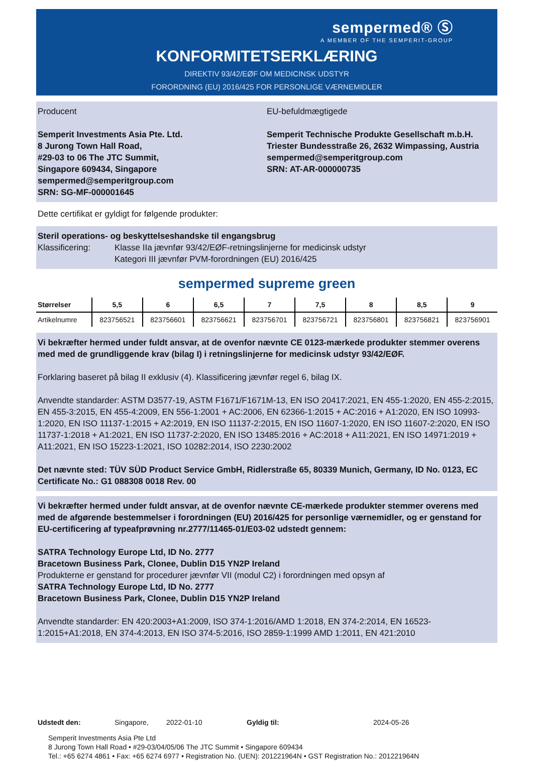sempermed® Ⓢ
A MEMBER OF THE SEMPERIT-GROUP
KONFORMITETSERKLÆRING
DIREKTIV 93/42/EØF OM MEDICINSK UDSTYR
FORORDNING (EU) 2016/425 FOR PERSONLIGE VÆRNEMIDLER
Producent
Semperit Investments Asia Pte. Ltd.
8 Jurong Town Hall Road,
#29-03 to 06 The JTC Summit,
Singapore 609434, Singapore
sempermed@semperitgroup.com
SRN: SG-MF-000001645
EU-befuldmægtigede
Semperit Technische Produkte Gesellschaft m.b.H.
Triester Bundesstraße 26, 2632 Wimpassing, Austria
sempermed@semperitgroup.com
SRN: AT-AR-000000735
Dette certifikat er gyldigt for følgende produkter:
Steril operations- og beskyttelseshandske til engangsbrug
Klassificering: Klasse IIa jævnfør 93/42/EØF-retningslinjerne for medicinsk udstyr
Kategori III jævnfør PVM-forordningen (EU) 2016/425
sempermed supreme green
| Størrelser | 5,5 | 6 | 6,5 | 7 | 7,5 | 8 | 8,5 | 9 |
| --- | --- | --- | --- | --- | --- | --- | --- | --- |
| Artikelnumre | 823756521 | 823756601 | 823756621 | 823756701 | 823756721 | 823756801 | 823756821 | 823756901 |
Vi bekræfter hermed under fuldt ansvar, at de ovenfor nævnte CE 0123-mærkede produkter stemmer overens med med de grundliggende krav (bilag I) i retningslinjerne for medicinsk udstyr 93/42/EØF.
Forklaring baseret på bilag II exklusiv (4). Klassificering jævnfør regel 6, bilag IX.
Anvendte standarder: ASTM D3577-19, ASTM F1671/F1671M-13, EN ISO 20417:2021, EN 455-1:2020, EN 455-2:2015, EN 455-3:2015, EN 455-4:2009, EN 556-1:2001 + AC:2006, EN 62366-1:2015 + AC:2016 + A1:2020, EN ISO 10993-1:2020, EN ISO 11137-1:2015 + A2:2019, EN ISO 11137-2:2015, EN ISO 11607-1:2020, EN ISO 11607-2:2020, EN ISO 11737-1:2018 + A1:2021, EN ISO 11737-2:2020, EN ISO 13485:2016 + AC:2018 + A11:2021, EN ISO 14971:2019 + A11:2021, EN ISO 15223-1:2021, ISO 10282:2014, ISO 2230:2002
Det nævnte sted: TÜV SÜD Product Service GmbH, Ridlerstraße 65, 80339 Munich, Germany, ID No. 0123, EC Certificate No.: G1 088308 0018 Rev. 00
Vi bekræfter hermed under fuldt ansvar, at de ovenfor nævnte CE-mærkede produkter stemmer overens med med de afgørende bestemmelser i forordningen (EU) 2016/425 for personlige værnemidler, og er genstand for EU-certificering af typeafprøvning nr.2777/11465-01/E03-02 udstedt gennem:
SATRA Technology Europe Ltd, ID No. 2777
Bracetown Business Park, Clonee, Dublin D15 YN2P Ireland
Produkterne er genstand for procedurer jævnfør VII (modul C2) i forordningen med opsyn af
SATRA Technology Europe Ltd, ID No. 2777
Bracetown Business Park, Clonee, Dublin D15 YN2P Ireland
Anvendte standarder: EN 420:2003+A1:2009, ISO 374-1:2016/AMD 1:2018, EN 374-2:2014, EN 16523-1:2015+A1:2018, EN 374-4:2013, EN ISO 374-5:2016, ISO 2859-1:1999 AMD 1:2011, EN 421:2010
Udstedt den: Singapore, 2022-01-10 Gyldig til: 2024-05-26
Semperit Investments Asia Pte Ltd
8 Jurong Town Hall Road • #29-03/04/05/06 The JTC Summit • Singapore 609434
Tel.: +65 6274 4861 • Fax: +65 6274 6977 • Registration No. (UEN): 201221964N • GST Registration No.: 201221964N